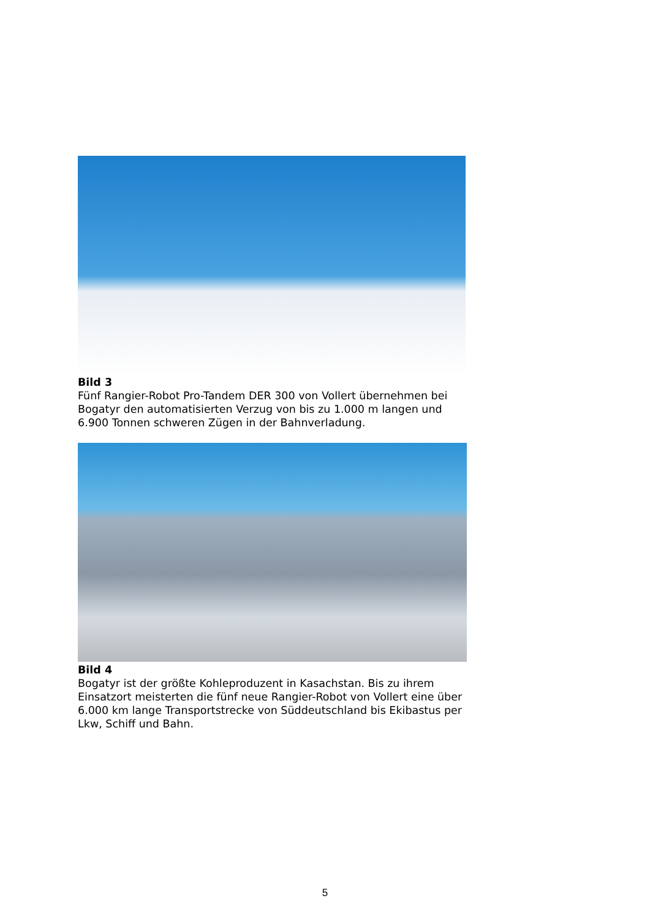Bild 3
Fünf Rangier-Robot Pro-Tandem DER 300 von Vollert übernehmen bei Bogatyr den automatisierten Verzug von bis zu 1.000 m langen und 6.900 Tonnen schweren Zügen in der Bahnverladung.
Bild 4
Bogatyr ist der größte Kohleproduzent in Kasachstan. Bis zu ihrem Einsatzort meisterten die fünf neue Rangier-Robot von Vollert eine über 6.000 km lange Transportstrecke von Süddeutschland bis Ekibastus per Lkw, Schiff und Bahn.
5